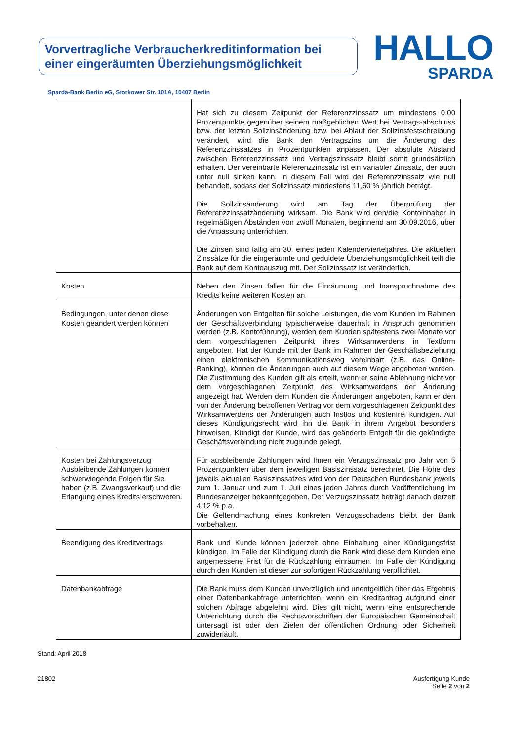Vorvertragliche Verbraucherkreditinformation bei einer eingeräumten Überziehungsmöglichkeit
HALLO
SPARDA
Sparda-Bank Berlin eG, Storkower Str. 101A, 10407 Berlin
| | Hat sich zu diesem Zeitpunkt der Referenzzinssatz um mindestens 0,00 Prozentpunkte gegenüber seinem maßgeblichen Wert bei Vertrags-abschluss bzw. der letzten Sollzinsänderung bzw. bei Ablauf der Sollzinsfestschreibung verändert, wird die Bank den Vertragszins um die Änderung des Referenzzinssatzes in Prozentpunkten anpassen. Der absolute Abstand zwischen Referenzzinssatz und Vertragszinssatz bleibt somit grundsätzlich erhalten. Der vereinbarte Referenzzinssatz ist ein variabler Zinssatz, der auch unter null sinken kann. In diesem Fall wird der Referenzzinssatz wie null behandelt, sodass der Sollzinssatz mindestens 11,60 % jährlich beträgt. Die Sollzinsänderung wird am Tag der Überprüfung der Referenzzinssatzänderung wirksam. Die Bank wird den/die Kontoinhaber in regelmäßigen Abständen von zwölf Monaten, beginnend am 30.09.2016, über die Anpassung unterrichten. Die Zinsen sind fällig am 30. eines jeden Kalendervierteljahres. Die aktuellen Zinssätze für die eingeräumte und geduldete Überziehungsmöglichkeit teilt die Bank auf dem Kontoauszug mit. Der Sollzinssatz ist veränderlich. |
| Kosten | Neben den Zinsen fallen für die Einräumung und Inanspruchnahme des Kredits keine weiteren Kosten an. |
| Bedingungen, unter denen diese Kosten geändert werden können | Änderungen von Entgelten für solche Leistungen, die vom Kunden im Rahmen der Geschäftsverbindung typischerweise dauerhaft in Anspruch genommen werden (z.B. Kontoführung), werden dem Kunden spätestens zwei Monate vor dem vorgeschlagenen Zeitpunkt ihres Wirksamwerdens in Textform angeboten. Hat der Kunde mit der Bank im Rahmen der Geschäftsbeziehung einen elektronischen Kommunikationsweg vereinbart (z.B. das Online-Banking), können die Änderungen auch auf diesem Wege angeboten werden. Die Zustimmung des Kunden gilt als erteilt, wenn er seine Ablehnung nicht vor dem vorgeschlagenen Zeitpunkt des Wirksamwerdens der Änderung angezeigt hat. Werden dem Kunden die Änderungen angeboten, kann er den von der Änderung betroffenen Vertrag vor dem vorgeschlagenen Zeitpunkt des Wirksamwerdens der Änderungen auch fristlos und kostenfrei kündigen. Auf dieses Kündigungsrecht wird ihn die Bank in ihrem Angebot besonders hinweisen. Kündigt der Kunde, wird das geänderte Entgelt für die gekündigte Geschäftsverbindung nicht zugrunde gelegt. |
| Kosten bei Zahlungsverzug Ausbleibende Zahlungen können schwerwiegende Folgen für Sie haben (z.B. Zwangsverkauf) und die Erlangung eines Kredits erschweren. | Für ausbleibende Zahlungen wird Ihnen ein Verzugszinssatz pro Jahr von 5 Prozentpunkten über dem jeweiligen Basiszinssatz berechnet. Die Höhe des jeweils aktuellen Basiszinssatzes wird von der Deutschen Bundesbank jeweils zum 1. Januar und zum 1. Juli eines jeden Jahres durch Veröffentlichung im Bundesanzeiger bekanntgegeben. Der Verzugszinssatz beträgt danach derzeit 4,12 % p.a. Die Geltendmachung eines konkreten Verzugsschadens bleibt der Bank vorbehalten. |
| Beendigung des Kreditvertrags | Bank und Kunde können jederzeit ohne Einhaltung einer Kündigungsfrist kündigen. Im Falle der Kündigung durch die Bank wird diese dem Kunden eine angemessene Frist für die Rückzahlung einräumen. Im Falle der Kündigung durch den Kunden ist dieser zur sofortigen Rückzahlung verpflichtet. |
| Datenbankabfrage | Die Bank muss dem Kunden unverzüglich und unentgeltlich über das Ergebnis einer Datenbankabfrage unterrichten, wenn ein Kreditantrag aufgrund einer solchen Abfrage abgelehnt wird. Dies gilt nicht, wenn eine entsprechende Unterrichtung durch die Rechtsvorschriften der Europäischen Gemeinschaft untersagt ist oder den Zielen der öffentlichen Ordnung oder Sicherheit zuwiderläuft. |
Stand: April 2018
21802 Ausfertigung Kunde
Seite 2 von 2